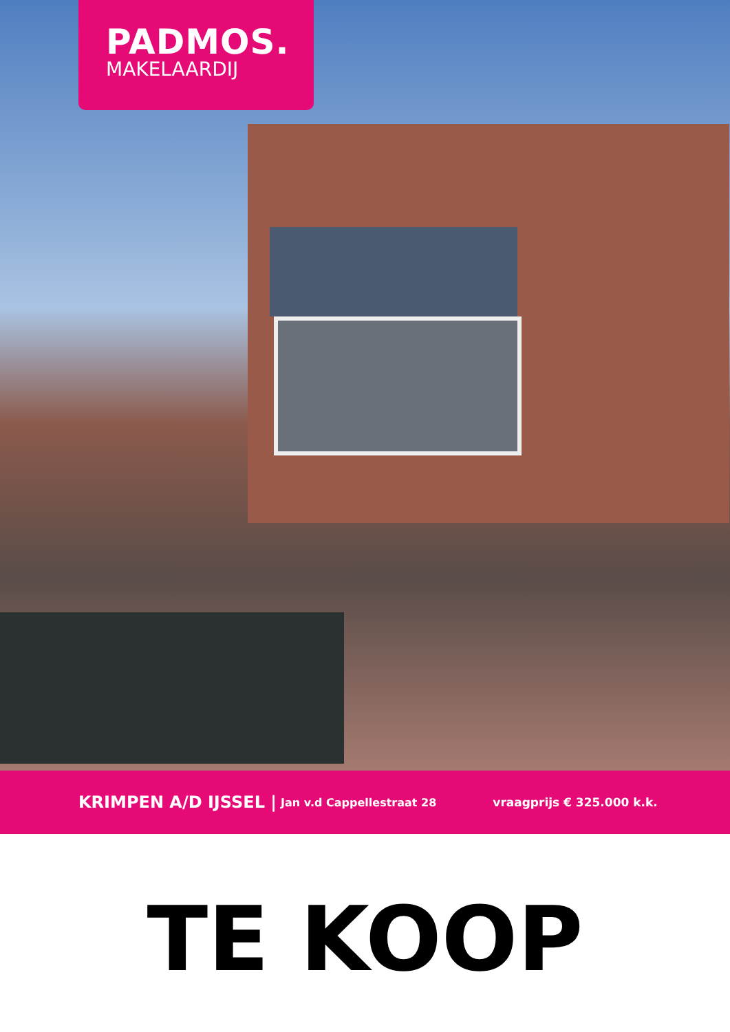PADMOS.
MAKELAARDIJ
KRIMPEN A/D IJSSEL | Jan v.d Cappellestraat 28 vraagprijs € 325.000 k.k.
TE KOOP